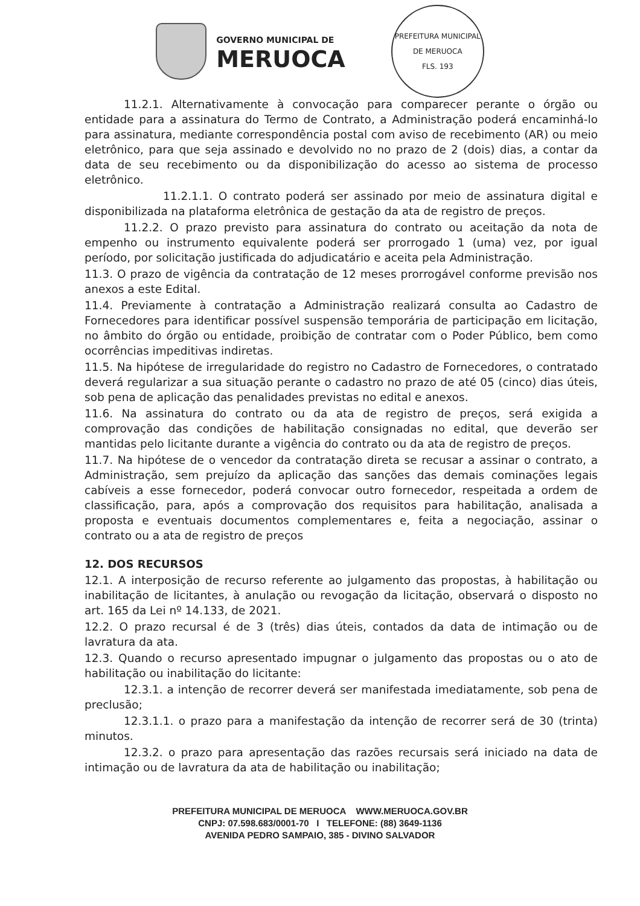GOVERNO MUNICIPAL DE
MERUOCA
PREFEITURA MUNICIPAL DE MERUOCA
FLS. 193
11.2.1. Alternativamente à convocação para comparecer perante o órgão ou entidade para a assinatura do Termo de Contrato, a Administração poderá encaminhá-lo para assinatura, mediante correspondência postal com aviso de recebimento (AR) ou meio eletrônico, para que seja assinado e devolvido no no prazo de 2 (dois) dias, a contar da data de seu recebimento ou da disponibilização do acesso ao sistema de processo eletrônico.
11.2.1.1. O contrato poderá ser assinado por meio de assinatura digital e disponibilizada na plataforma eletrônica de gestação da ata de registro de preços.
11.2.2. O prazo previsto para assinatura do contrato ou aceitação da nota de empenho ou instrumento equivalente poderá ser prorrogado 1 (uma) vez, por igual período, por solicitação justificada do adjudicatário e aceita pela Administração.
11.3. O prazo de vigência da contratação de 12 meses prorrogável conforme previsão nos anexos a este Edital.
11.4. Previamente à contratação a Administração realizará consulta ao Cadastro de Fornecedores para identificar possível suspensão temporária de participação em licitação, no âmbito do órgão ou entidade, proibição de contratar com o Poder Público, bem como ocorrências impeditivas indiretas.
11.5. Na hipótese de irregularidade do registro no Cadastro de Fornecedores, o contratado deverá regularizar a sua situação perante o cadastro no prazo de até 05 (cinco) dias úteis, sob pena de aplicação das penalidades previstas no edital e anexos.
11.6. Na assinatura do contrato ou da ata de registro de preços, será exigida a comprovação das condições de habilitação consignadas no edital, que deverão ser mantidas pelo licitante durante a vigência do contrato ou da ata de registro de preços.
11.7. Na hipótese de o vencedor da contratação direta se recusar a assinar o contrato, a Administração, sem prejuízo da aplicação das sanções das demais cominações legais cabíveis a esse fornecedor, poderá convocar outro fornecedor, respeitada a ordem de classificação, para, após a comprovação dos requisitos para habilitação, analisada a proposta e eventuais documentos complementares e, feita a negociação, assinar o contrato ou a ata de registro de preços
12. DOS RECURSOS
12.1. A interposição de recurso referente ao julgamento das propostas, à habilitação ou inabilitação de licitantes, à anulação ou revogação da licitação, observará o disposto no art. 165 da Lei nº 14.133, de 2021.
12.2. O prazo recursal é de 3 (três) dias úteis, contados da data de intimação ou de lavratura da ata.
12.3. Quando o recurso apresentado impugnar o julgamento das propostas ou o ato de habilitação ou inabilitação do licitante:
12.3.1. a intenção de recorrer deverá ser manifestada imediatamente, sob pena de preclusão;
12.3.1.1. o prazo para a manifestação da intenção de recorrer será de 30 (trinta) minutos.
12.3.2. o prazo para apresentação das razões recursais será iniciado na data de intimação ou de lavratura da ata de habilitação ou inabilitação;
PREFEITURA MUNICIPAL DE MERUOCA WWW.MERUOCA.GOV.BR
CNPJ: 07.598.683/0001-70 I TELEFONE: (88) 3649-1136
AVENIDA PEDRO SAMPAIO, 385 - DIVINO SALVADOR